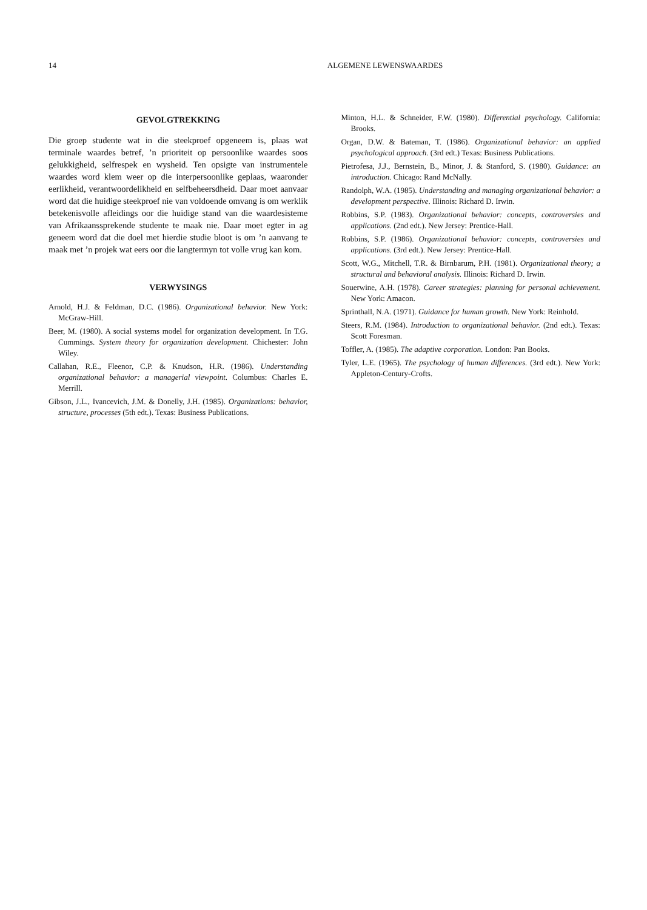14
ALGEMENE LEWENSWAARDES
GEVOLGTREKKING
Die groep studente wat in die steekproef opgeneem is, plaas wat terminale waardes betref, ’n prioriteit op persoonlike waardes soos gelukkigheid, selfrespek en wysheid. Ten opsigte van instrumentele waardes word klem weer op die interpersoonlike geplaas, waaronder eerlikheid, verantwoordelikheid en selfbeheersdheid. Daar moet aanvaar word dat die huidige steekproef nie van voldoende omvang is om werklik betekenisvolle afleidings oor die huidige stand van die waardesisteme van Afrikaanssprekende studente te maak nie. Daar moet egter in ag geneem word dat die doel met hierdie studie bloot is om ’n aanvang te maak met ’n projek wat eers oor die langtermyn tot volle vrug kan kom.
VERWYSINGS
Arnold, H.J. & Feldman, D.C. (1986). Organizational behavior. New York: McGraw-Hill.
Beer, M. (1980). A social systems model for organization development. In T.G. Cummings. System theory for organization development. Chichester: John Wiley.
Callahan, R.E., Fleenor, C.P. & Knudson, H.R. (1986). Understanding organizational behavior: a managerial viewpoint. Columbus: Charles E. Merrill.
Gibson, J.L., Ivancevich, J.M. & Donelly, J.H. (1985). Organizations: behavior, structure, processes (5th edt.). Texas: Business Publications.
Minton, H.L. & Schneider, F.W. (1980). Differential psychology. California: Brooks.
Organ, D.W. & Bateman, T. (1986). Organizational behavior: an applied psychological approach. (3rd edt.) Texas: Business Publications.
Pietrofesa, J.J., Bernstein, B., Minor, J. & Stanford, S. (1980). Guidance: an introduction. Chicago: Rand McNally.
Randolph, W.A. (1985). Understanding and managing organizational behavior: a development perspective. Illinois: Richard D. Irwin.
Robbins, S.P. (1983). Organizational behavior: concepts, controversies and applications. (2nd edt.). New Jersey: Prentice-Hall.
Robbins, S.P. (1986). Organizational behavior: concepts, controversies and applications. (3rd edt.). New Jersey: Prentice-Hall.
Scott, W.G., Mitchell, T.R. & Birnbarum, P.H. (1981). Organizational theory; a structural and behavioral analysis. Illinois: Richard D. Irwin.
Souerwine, A.H. (1978). Career strategies: planning for personal achievement. New York: Amacon.
Sprinthall, N.A. (1971). Guidance for human growth. New York: Reinhold.
Steers, R.M. (1984). Introduction to organizational behavior. (2nd edt.). Texas: Scott Foresman.
Toffler, A. (1985). The adaptive corporation. London: Pan Books.
Tyler, L.E. (1965). The psychology of human differences. (3rd edt.). New York: Appleton-Century-Crofts.